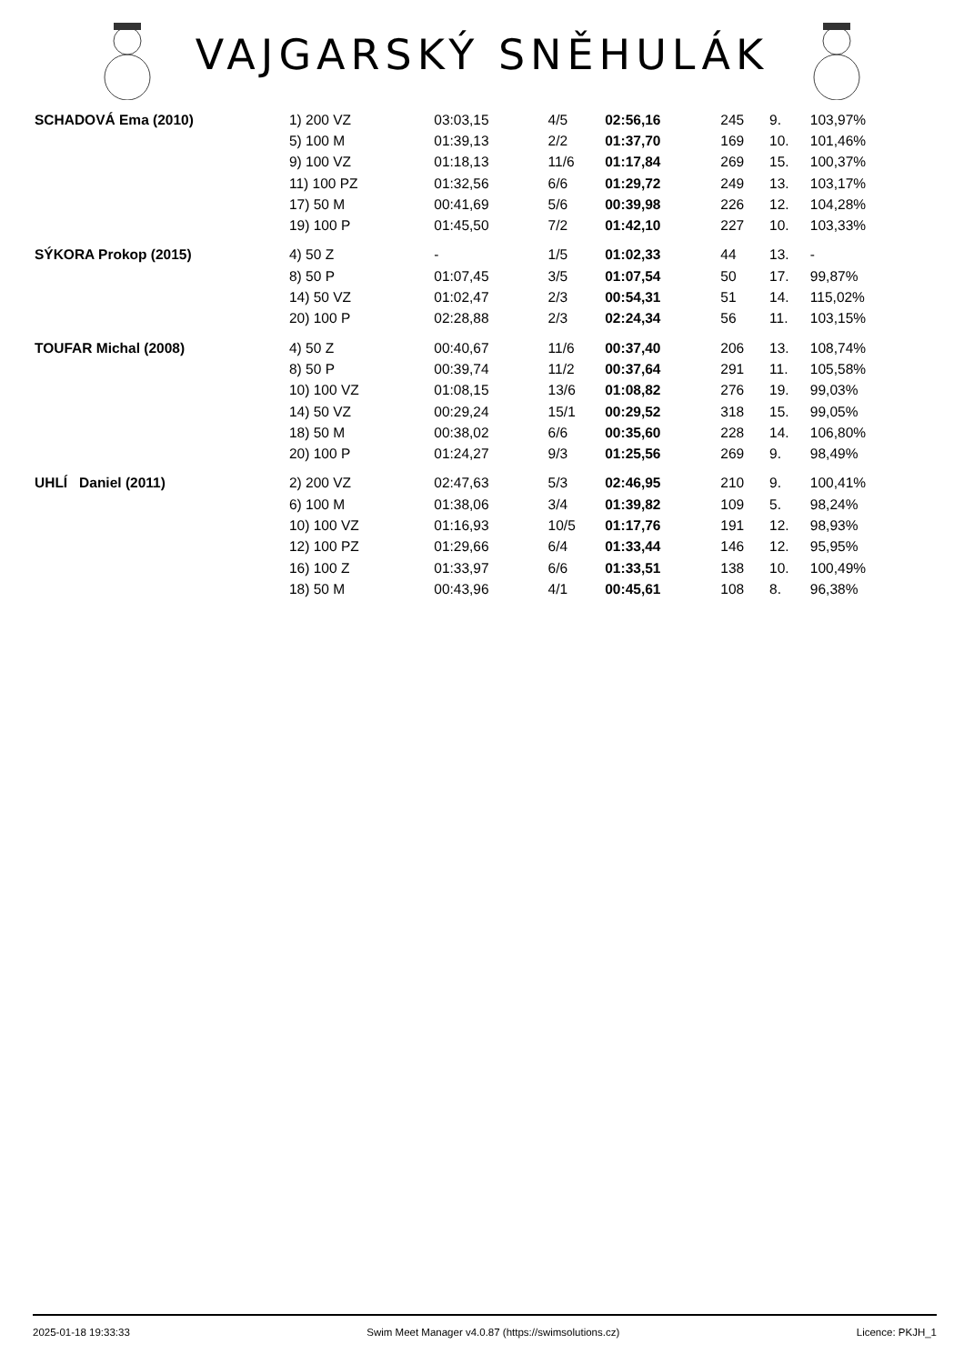VAJGARSKÝ SNĚHULÁK
| SCHADOVÁ Ema (2010) | 1) 200 VZ | 03:03,15 | 4/5 | 02:56,16 | 245 | 9. | 103,97% |
| | 5) 100 M | 01:39,13 | 2/2 | 01:37,70 | 169 | 10. | 101,46% |
| | 9) 100 VZ | 01:18,13 | 11/6 | 01:17,84 | 269 | 15. | 100,37% |
| | 11) 100 PZ | 01:32,56 | 6/6 | 01:29,72 | 249 | 13. | 103,17% |
| | 17) 50 M | 00:41,69 | 5/6 | 00:39,98 | 226 | 12. | 104,28% |
| | 19) 100 P | 01:45,50 | 7/2 | 01:42,10 | 227 | 10. | 103,33% |
| SÝKORA Prokop (2015) | 4) 50 Z | - | 1/5 | 01:02,33 | 44 | 13. | - |
| | 8) 50 P | 01:07,45 | 3/5 | 01:07,54 | 50 | 17. | 99,87% |
| | 14) 50 VZ | 01:02,47 | 2/3 | 00:54,31 | 51 | 14. | 115,02% |
| | 20) 100 P | 02:28,88 | 2/3 | 02:24,34 | 56 | 11. | 103,15% |
| TOUFAR Michal (2008) | 4) 50 Z | 00:40,67 | 11/6 | 00:37,40 | 206 | 13. | 108,74% |
| | 8) 50 P | 00:39,74 | 11/2 | 00:37,64 | 291 | 11. | 105,58% |
| | 10) 100 VZ | 01:08,15 | 13/6 | 01:08,82 | 276 | 19. | 99,03% |
| | 14) 50 VZ | 00:29,24 | 15/1 | 00:29,52 | 318 | 15. | 99,05% |
| | 18) 50 M | 00:38,02 | 6/6 | 00:35,60 | 228 | 14. | 106,80% |
| | 20) 100 P | 01:24,27 | 9/3 | 01:25,56 | 269 | 9. | 98,49% |
| UHLÍ Daniel (2011) | 2) 200 VZ | 02:47,63 | 5/3 | 02:46,95 | 210 | 9. | 100,41% |
| | 6) 100 M | 01:38,06 | 3/4 | 01:39,82 | 109 | 5. | 98,24% |
| | 10) 100 VZ | 01:16,93 | 10/5 | 01:17,76 | 191 | 12. | 98,93% |
| | 12) 100 PZ | 01:29,66 | 6/4 | 01:33,44 | 146 | 12. | 95,95% |
| | 16) 100 Z | 01:33,97 | 6/6 | 01:33,51 | 138 | 10. | 100,49% |
| | 18) 50 M | 00:43,96 | 4/1 | 00:45,61 | 108 | 8. | 96,38% |
2025-01-18 19:33:33 Swim Meet Manager v4.0.87 (https://swimsolutions.cz) Licence: PKJH_1